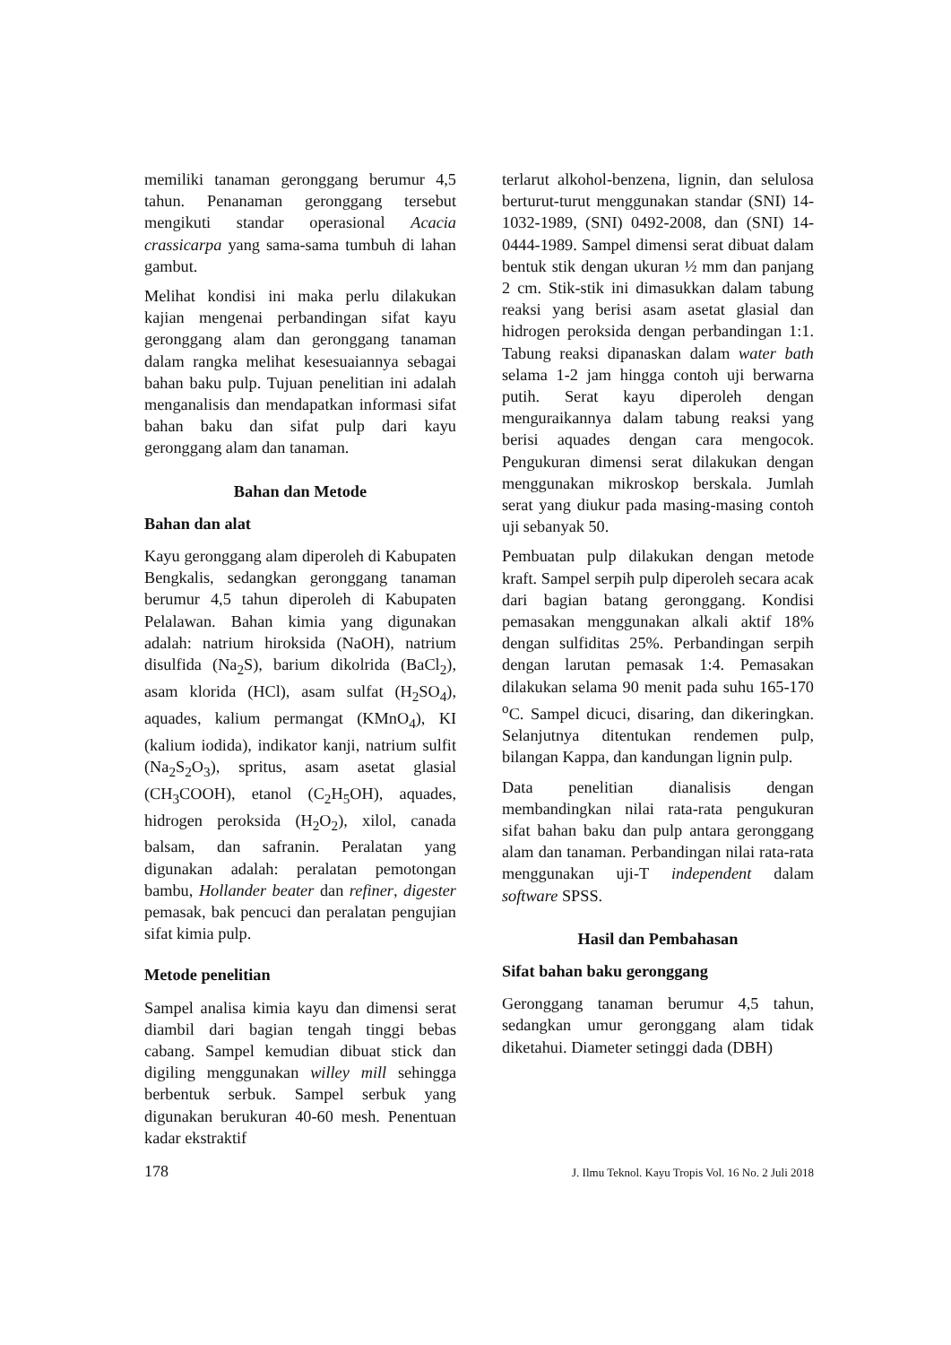memiliki tanaman geronggang berumur 4,5 tahun. Penanaman geronggang tersebut mengikuti standar operasional Acacia crassicarpa yang sama-sama tumbuh di lahan gambut.
Melihat kondisi ini maka perlu dilakukan kajian mengenai perbandingan sifat kayu geronggang alam dan geronggang tanaman dalam rangka melihat kesesuaiannya sebagai bahan baku pulp. Tujuan penelitian ini adalah menganalisis dan mendapatkan informasi sifat bahan baku dan sifat pulp dari kayu geronggang alam dan tanaman.
Bahan dan Metode
Bahan dan alat
Kayu geronggang alam diperoleh di Kabupaten Bengkalis, sedangkan geronggang tanaman berumur 4,5 tahun diperoleh di Kabupaten Pelalawan. Bahan kimia yang digunakan adalah: natrium hiroksida (NaOH), natrium disulfida (Na<sub>2</sub>S), barium dikolrida (BaCl<sub>2</sub>), asam klorida (HCl), asam sulfat (H<sub>2</sub>SO<sub>4</sub>), aquades, kalium permangat (KMnO<sub>4</sub>), KI (kalium iodida), indikator kanji, natrium sulfit (Na<sub>2</sub>S<sub>2</sub>O<sub>3</sub>), spritus, asam asetat glasial (CH<sub>3</sub>COOH), etanol (C<sub>2</sub>H<sub>5</sub>OH), aquades, hidrogen peroksida (H<sub>2</sub>O<sub>2</sub>), xilol, canada balsam, dan safranin. Peralatan yang digunakan adalah: peralatan pemotongan bambu, Hollander beater dan refiner, digester pemasak, bak pencuci dan peralatan pengujian sifat kimia pulp.
Metode penelitian
Sampel analisa kimia kayu dan dimensi serat diambil dari bagian tengah tinggi bebas cabang. Sampel kemudian dibuat stick dan digiling menggunakan willey mill sehingga berbentuk serbuk. Sampel serbuk yang digunakan berukuran 40-60 mesh. Penentuan kadar ekstraktif
terlarut alkohol-benzena, lignin, dan selulosa berturut-turut menggunakan standar (SNI) 14-1032-1989, (SNI) 0492-2008, dan (SNI) 14-0444-1989. Sampel dimensi serat dibuat dalam bentuk stik dengan ukuran ½ mm dan panjang 2 cm. Stik-stik ini dimasukkan dalam tabung reaksi yang berisi asam asetat glasial dan hidrogen peroksida dengan perbandingan 1:1. Tabung reaksi dipanaskan dalam water bath selama 1-2 jam hingga contoh uji berwarna putih. Serat kayu diperoleh dengan menguraikannya dalam tabung reaksi yang berisi aquades dengan cara mengocok. Pengukuran dimensi serat dilakukan dengan menggunakan mikroskop berskala. Jumlah serat yang diukur pada masing-masing contoh uji sebanyak 50.
Pembuatan pulp dilakukan dengan metode kraft. Sampel serpih pulp diperoleh secara acak dari bagian batang geronggang. Kondisi pemasakan menggunakan alkali aktif 18% dengan sulfiditas 25%. Perbandingan serpih dengan larutan pemasak 1:4. Pemasakan dilakukan selama 90 menit pada suhu 165-170 <sup>o</sup>C. Sampel dicuci, disaring, dan dikeringkan. Selanjutnya ditentukan rendemen pulp, bilangan Kappa, dan kandungan lignin pulp.
Data penelitian dianalisis dengan membandingkan nilai rata-rata pengukuran sifat bahan baku dan pulp antara geronggang alam dan tanaman. Perbandingan nilai rata-rata menggunakan uji-T independent dalam software SPSS.
Hasil dan Pembahasan
Sifat bahan baku geronggang
Geronggang tanaman berumur 4,5 tahun, sedangkan umur geronggang alam tidak diketahui. Diameter setinggi dada (DBH)
178 J. Ilmu Teknol. Kayu Tropis Vol. 16 No. 2 Juli 2018